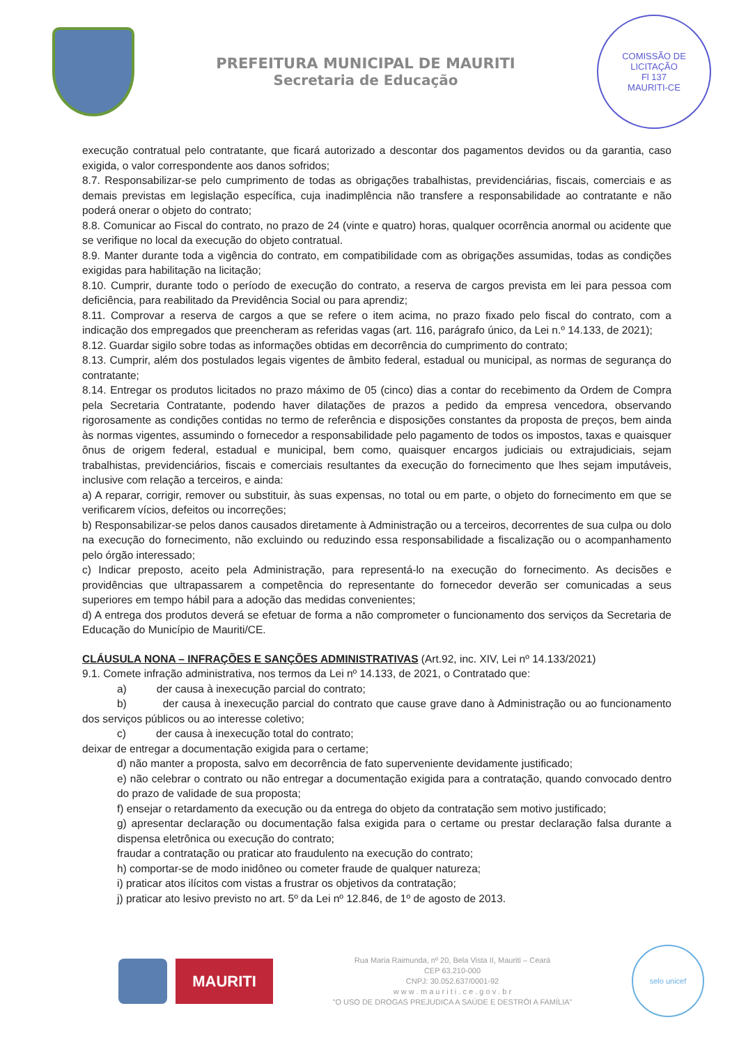PREFEITURA MUNICIPAL DE MAURITI
Secretaria de Educação
COMISSÃO DE LICITAÇÃO
Fl 137
MAURITI-CE
execução contratual pelo contratante, que ficará autorizado a descontar dos pagamentos devidos ou da garantia, caso exigida, o valor correspondente aos danos sofridos;
8.7. Responsabilizar-se pelo cumprimento de todas as obrigações trabalhistas, previdenciárias, fiscais, comerciais e as demais previstas em legislação específica, cuja inadimplência não transfere a responsabilidade ao contratante e não poderá onerar o objeto do contrato;
8.8. Comunicar ao Fiscal do contrato, no prazo de 24 (vinte e quatro) horas, qualquer ocorrência anormal ou acidente que se verifique no local da execução do objeto contratual.
8.9. Manter durante toda a vigência do contrato, em compatibilidade com as obrigações assumidas, todas as condições exigidas para habilitação na licitação;
8.10. Cumprir, durante todo o período de execução do contrato, a reserva de cargos prevista em lei para pessoa com deficiência, para reabilitado da Previdência Social ou para aprendiz;
8.11. Comprovar a reserva de cargos a que se refere o item acima, no prazo fixado pelo fiscal do contrato, com a indicação dos empregados que preencheram as referidas vagas (art. 116, parágrafo único, da Lei n.º 14.133, de 2021);
8.12. Guardar sigilo sobre todas as informações obtidas em decorrência do cumprimento do contrato;
8.13. Cumprir, além dos postulados legais vigentes de âmbito federal, estadual ou municipal, as normas de segurança do contratante;
8.14. Entregar os produtos licitados no prazo máximo de 05 (cinco) dias a contar do recebimento da Ordem de Compra pela Secretaria Contratante, podendo haver dilatações de prazos a pedido da empresa vencedora, observando rigorosamente as condições contidas no termo de referência e disposições constantes da proposta de preços, bem ainda às normas vigentes, assumindo o fornecedor a responsabilidade pelo pagamento de todos os impostos, taxas e quaisquer ônus de origem federal, estadual e municipal, bem como, quaisquer encargos judiciais ou extrajudiciais, sejam trabalhistas, previdenciários, fiscais e comerciais resultantes da execução do fornecimento que lhes sejam imputáveis, inclusive com relação a terceiros, e ainda:
a) A reparar, corrigir, remover ou substituir, às suas expensas, no total ou em parte, o objeto do fornecimento em que se verificarem vícios, defeitos ou incorreções;
b) Responsabilizar-se pelos danos causados diretamente à Administração ou a terceiros, decorrentes de sua culpa ou dolo na execução do fornecimento, não excluindo ou reduzindo essa responsabilidade a fiscalização ou o acompanhamento pelo órgão interessado;
c) Indicar preposto, aceito pela Administração, para representá-lo na execução do fornecimento. As decisões e providências que ultrapassarem a competência do representante do fornecedor deverão ser comunicadas a seus superiores em tempo hábil para a adoção das medidas convenientes;
d) A entrega dos produtos deverá se efetuar de forma a não comprometer o funcionamento dos serviços da Secretaria de Educação do Município de Mauriti/CE.
CLÁUSULA NONA – INFRAÇÕES E SANÇÕES ADMINISTRATIVAS (Art.92, inc. XIV, Lei nº 14.133/2021)
9.1. Comete infração administrativa, nos termos da Lei nº 14.133, de 2021, o Contratado que:
a) der causa à inexecução parcial do contrato;
b) der causa à inexecução parcial do contrato que cause grave dano à Administração ou ao funcionamento dos serviços públicos ou ao interesse coletivo;
c) der causa à inexecução total do contrato;
deixar de entregar a documentação exigida para o certame;
d) não manter a proposta, salvo em decorrência de fato superveniente devidamente justificado;
e) não celebrar o contrato ou não entregar a documentação exigida para a contratação, quando convocado dentro do prazo de validade de sua proposta;
f) ensejar o retardamento da execução ou da entrega do objeto da contratação sem motivo justificado;
g) apresentar declaração ou documentação falsa exigida para o certame ou prestar declaração falsa durante a dispensa eletrônica ou execução do contrato;
fraudar a contratação ou praticar ato fraudulento na execução do contrato;
h) comportar-se de modo inidôneo ou cometer fraude de qualquer natureza;
i) praticar atos ilícitos com vistas a frustrar os objetivos da contratação;
j) praticar ato lesivo previsto no art. 5º da Lei nº 12.846, de 1º de agosto de 2013.
MAURITI
Rua Maria Raimunda, nº 20, Bela Vista II, Mauriti – Ceará
CEP 63.210-000
CNPJ: 30.052.637/0001-92
w w w . m a u r i t i . c e . g o v . b r
"O USO DE DROGAS PREJUDICA A SAÚDE E DESTRÓI A FAMÍLIA"
selo unicef